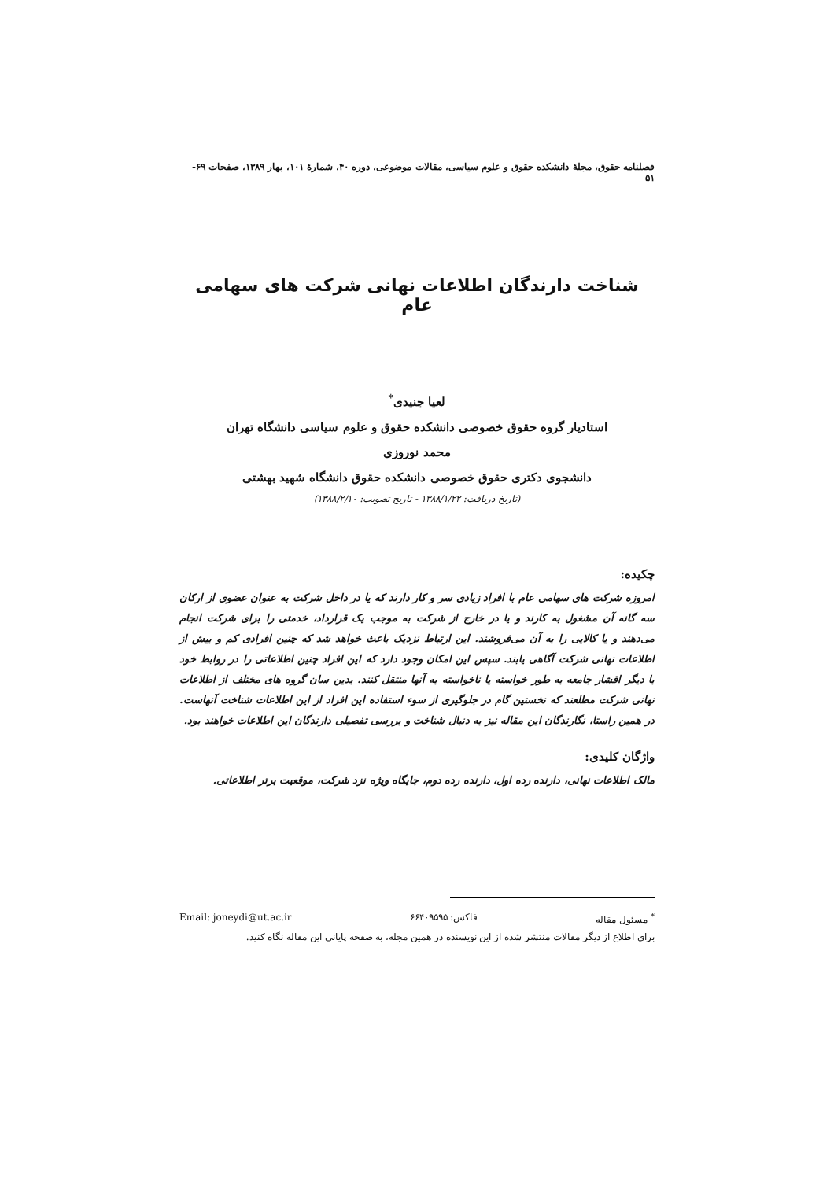فصلنامه حقوق، مجلهٔ دانشکده حقوق و علوم سیاسی، مقالات موضوعی، دوره ۴۰، شمارهٔ ۱۰۱، بهار ۱۳۸۹، صفحات ۶۹- ۵۱
شناخت دارندگان اطلاعات نهانی شرکت های سهامی عام
لعیا جنیدی<sup>*</sup>
استادیار گروه حقوق خصوصی دانشکده حقوق و علوم سیاسی دانشگاه تهران
محمد نوروزی
دانشجوی دکتری حقوق خصوصی دانشکده حقوق دانشگاه شهید بهشتی
(تاریخ دریافت: ۱۳۸۸/۱/۲۲ - تاریخ تصویب: ۱۳۸۸/۲/۱۰)
چکیده:
امروزه شرکت های سهامی عام با افراد زیادی سر و کار دارند که یا در داخل شرکت به عنوان عضوی از ارکان سه گانه آن مشغول به کارند و یا در خارج از شرکت به موجب یک قرارداد، خدمتی را برای شرکت انجام می‌دهند و یا کالایی را به آن می‌فروشند. این ارتباط نزدیک باعث خواهد شد که چنین افرادی کم و بیش از اطلاعات نهانی شرکت آگاهی یابند. سپس این امکان وجود دارد که این افراد چنین اطلاعاتی را در روابط خود با دیگر اقشار جامعه به طور خواسته یا ناخواسته به آنها منتقل کنند. بدین سان گروه های مختلف از اطلاعات نهانی شرکت مطلعند که نخستین گام در جلوگیری از سوء استفاده این افراد از این اطلاعات شناخت آنهاست. در همین راستا، نگارندگان این مقاله نیز به دنبال شناخت و بررسی تفصیلی دارندگان این اطلاعات خواهند بود.
واژگان کلیدی:
مالک اطلاعات نهانی، دارنده رده اول، دارنده رده دوم، جایگاه ویژه نزد شرکت، موقعیت برتر اطلاعاتی.
<sup>*</sup> مسئول مقاله فاکس: ۶۶۴۰۹۵۹۵ Email: joneydi@ut.ac.ir
برای اطلاع از دیگر مقالات منتشر شده از این نویسنده در همین مجله، به صفحه پایانی این مقاله نگاه کنید.